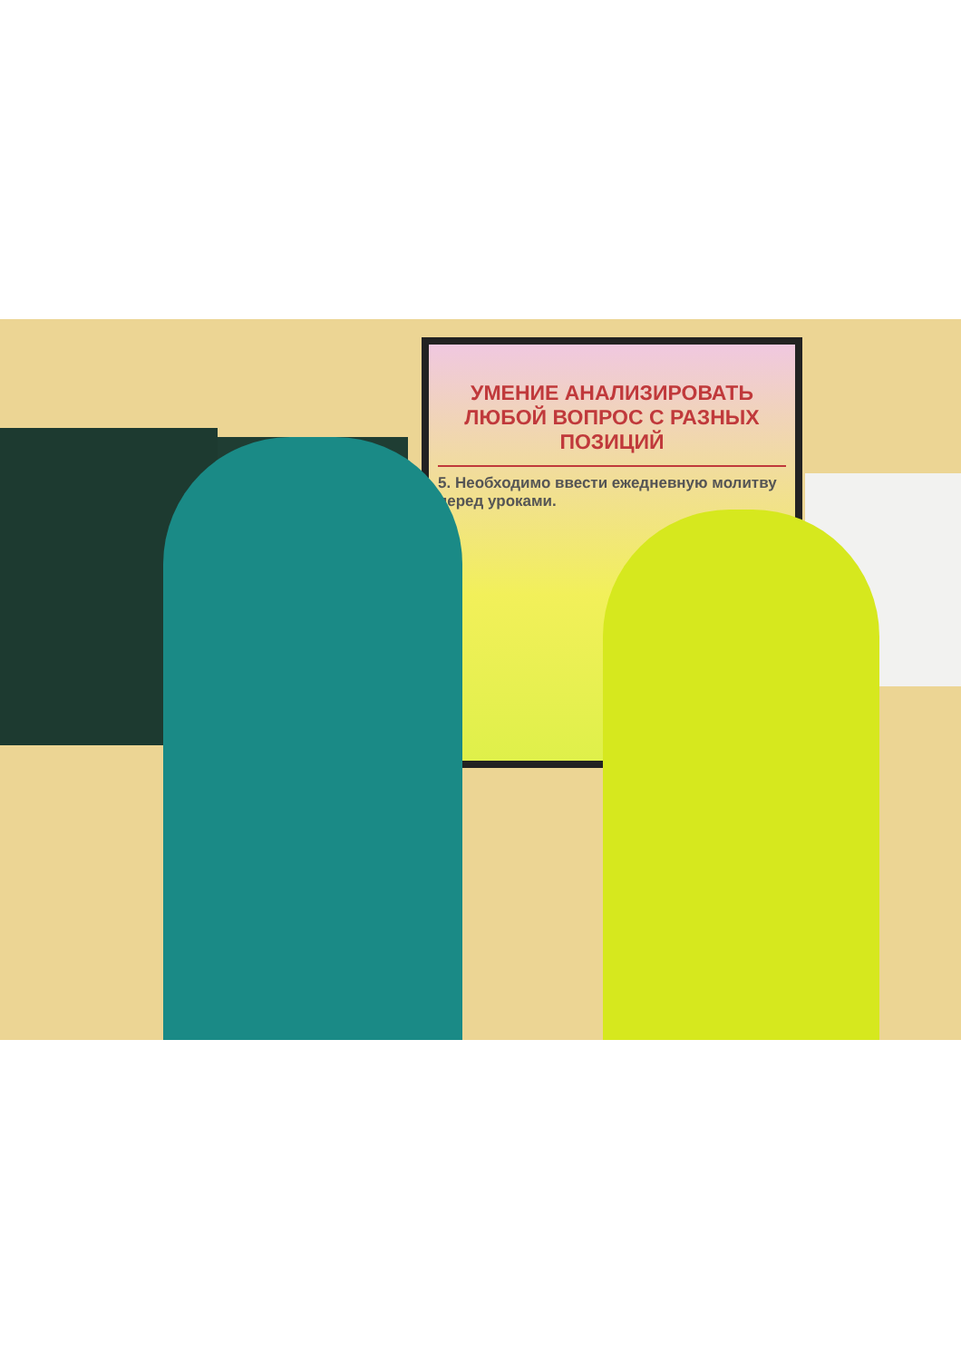УМЕНИЕ АНАЛИЗИРОВАТЬ ЛЮБОЙ ВОПРОС С РАЗНЫХ ПОЗИЦИЙ
5. Необходимо ввести ежедневную молитву перед уроками.